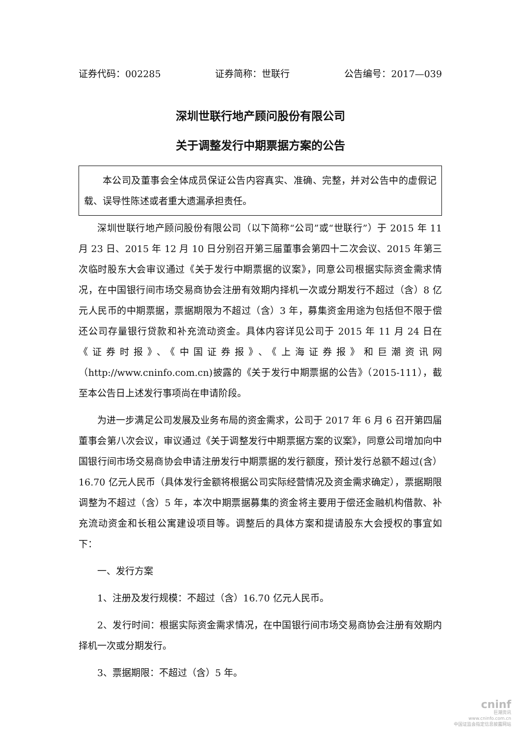证券代码：002285 证券简称：世联行 公告编号：2017—039
深圳世联行地产顾问股份有限公司
关于调整发行中期票据方案的公告
本公司及董事会全体成员保证公告内容真实、准确、完整，并对公告中的虚假记载、误导性陈述或者重大遗漏承担责任。
深圳世联行地产顾问股份有限公司（以下简称“公司”或“世联行”）于 2015 年 11 月 23 日、2015 年 12 月 10 日分别召开第三届董事会第四十二次会议、2015 年第三次临时股东大会审议通过《关于发行中期票据的议案》，同意公司根据实际资金需求情况，在中国银行间市场交易商协会注册有效期内择机一次或分期发行不超过（含）8 亿元人民币的中期票据，票据期限为不超过（含）3 年，募集资金用途为包括但不限于偿还公司存量银行贷款和补充流动资金。具体内容详见公司于 2015 年 11 月 24 日在《证券时报》、《中国证券报》、《上海证券报》和巨潮资讯网（http://www.cninfo.com.cn)披露的《关于发行中期票据的公告》（2015-111），截至本公告日上述发行事项尚在申请阶段。
为进一步满足公司发展及业务布局的资金需求，公司于 2017 年 6 月 6 召开第四届董事会第八次会议，审议通过《关于调整发行中期票据方案的议案》，同意公司增加向中国银行间市场交易商协会申请注册发行中期票据的发行额度，预计发行总额不超过(含）16.70 亿元人民币（具体发行金额将根据公司实际经营情况及资金需求确定），票据期限调整为不超过（含）5 年，本次中期票据募集的资金将主要用于偿还金融机构借款、补充流动资金和长租公寓建设项目等。调整后的具体方案和提请股东大会授权的事宜如下：
一、发行方案
1、注册及发行规模：不超过（含）16.70 亿元人民币。
2、发行时间：根据实际资金需求情况，在中国银行间市场交易商协会注册有效期内择机一次或分期发行。
3、票据期限：不超过（含）5 年。
cninf
巨潮资讯
www.cninfo.com.cn
中国证监会指定信息披露网站